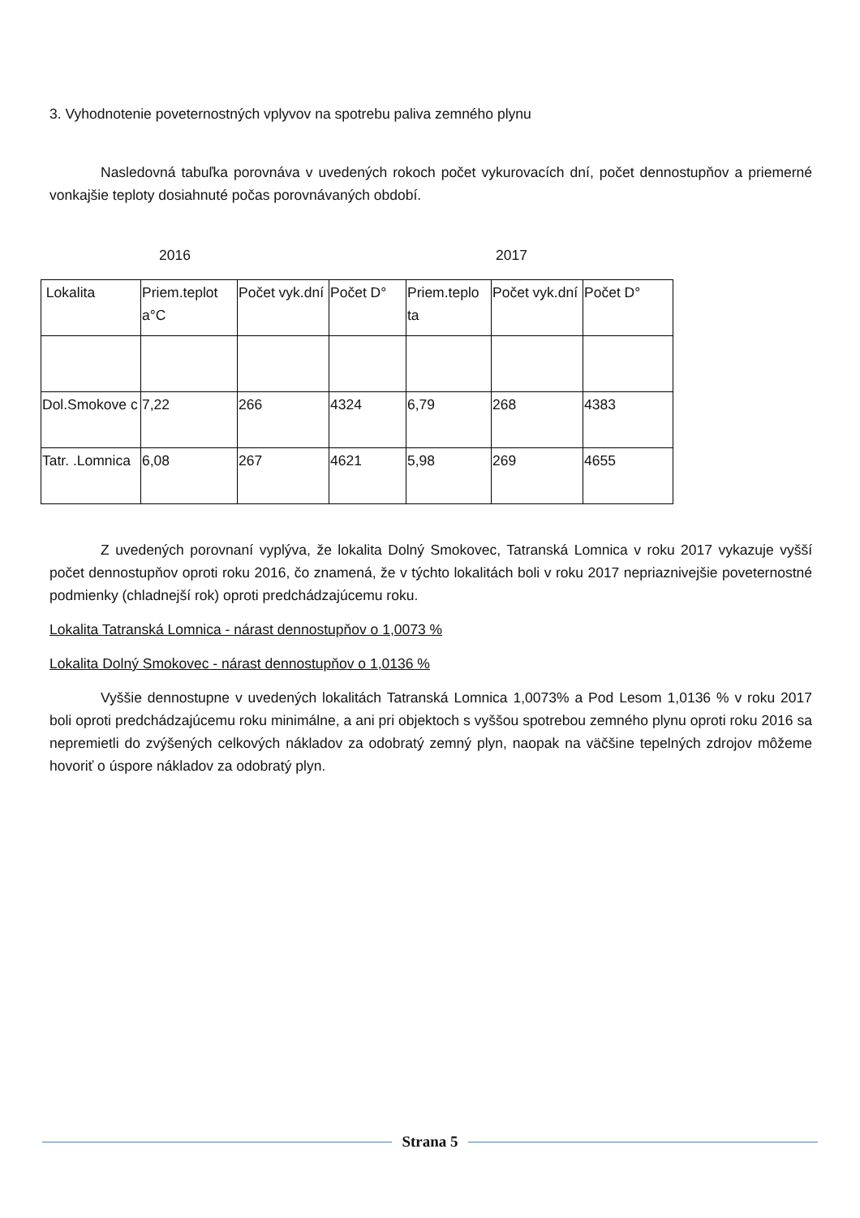3. Vyhodnotenie poveternostných vplyvov na spotrebu paliva zemného plynu
Nasledovná tabuľka porovnáva v uvedených rokoch počet vykurovacích dní, počet dennostupňov a priemerné vonkajšie teploty dosiahnuté počas porovnávaných období.
2016 2017
| Lokalita | Priem.teplot a°C | Počet vyk.dní | Počet D° | Priem.teplo ta | Počet vyk.dní | Počet D° |
| Dol.Smokove c | 7,22 | 266 | 4324 | 6,79 | 268 | 4383 |
| Tatr. .Lomnica | 6,08 | 267 | 4621 | 5,98 | 269 | 4655 |
Z uvedených porovnaní vyplýva, že lokalita Dolný Smokovec, Tatranská Lomnica v roku 2017 vykazuje vyšší počet dennostupňov oproti roku 2016, čo znamená, že v týchto lokalitách boli v roku 2017 nepriaznivejšie poveternostné podmienky (chladnejší rok) oproti predchádzajúcemu roku.
Lokalita Tatranská Lomnica - nárast dennostupňov o 1,0073 %
Lokalita Dolný Smokovec - nárast dennostupňov o 1,0136 %
Vyššie dennostupne v uvedených lokalitách Tatranská Lomnica 1,0073% a Pod Lesom 1,0136 % v roku 2017 boli oproti predchádzajúcemu roku minimálne, a ani pri objektoch s vyššou spotrebou zemného plynu oproti roku 2016 sa nepremietli do zvýšených celkových nákladov za odobratý zemný plyn, naopak na väčšine tepelných zdrojov môžeme hovoriť o úspore nákladov za odobratý plyn.
Strana 5